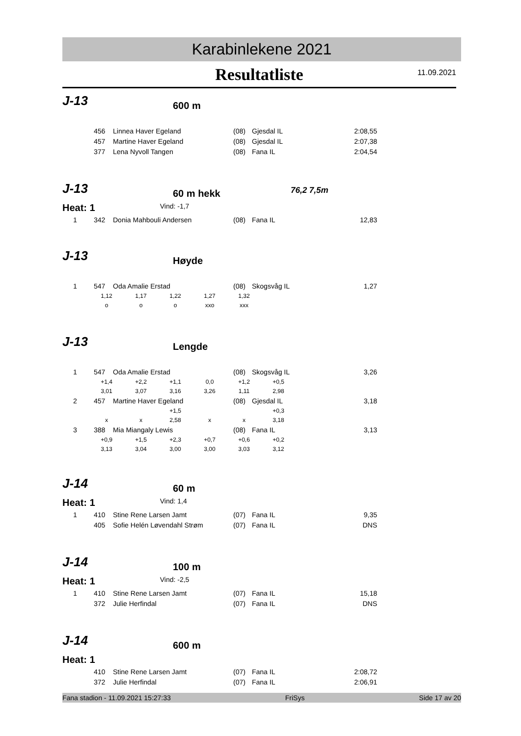Karabinlekene 2021
Resultatliste
11.09.2021
J-13 600 m
| | 456 | Linnea Haver Egeland | (08) | Gjesdal IL | 2:08,55 |
| | 457 | Martine Haver Egeland | (08) | Gjesdal IL | 2:07,38 |
| | 377 | Lena Nyvoll Tangen | (08) | Fana IL | 2:04,54 |
J-13 60 m hekk 76,2 7,5m
Heat: 1 Vind: -1,7
| 1 | 342 | Donia Mahbouli Andersen | (08) | Fana IL | 12,83 |
J-13 Høyde
| 1 | 547 | Oda Amalie Erstad | (08) | Skogsvåg IL | 1,27 |
| 1,12 | 1,17 | 1,22 | 1,27 | 1,32 |
| o | o | o | xxo | xxx |
J-13 Lengde
| 1 | 547 | Oda Amalie Erstad | (08) | Skogsvåg IL | 3,26 |
| +1,4 | +2,2 | +1,1 | 0,0 | +1,2 | +0,5 |
| 3,01 | 3,07 | 3,16 | 3,26 | 1,11 | 2,98 |
| 2 | 457 | Martine Haver Egeland | (08) | Gjesdal IL | 3,18 |
| | | +1,5 | | | +0,3 |
| x | x | 2,58 | x | x | 3,18 |
| 3 | 388 | Mia Miangaly Lewis | (08) | Fana IL | 3,13 |
| +0,9 | +1,5 | +2,3 | +0,7 | +0,6 | +0,2 |
| 3,13 | 3,04 | 3,00 | 3,00 | 3,03 | 3,12 |
J-14 60 m
Heat: 1 Vind: 1,4
| 1 | 410 | Stine Rene Larsen Jamt | (07) | Fana IL | 9,35 |
| | 405 | Sofie Helén Løvendahl Strøm | (07) | Fana IL | DNS |
J-14 100 m
Heat: 1 Vind: -2,5
| 1 | 410 | Stine Rene Larsen Jamt | (07) | Fana IL | 15,18 |
| | 372 | Julie Herfindal | (07) | Fana IL | DNS |
J-14 600 m
Heat: 1
| | 410 | Stine Rene Larsen Jamt | (07) | Fana IL | 2:08,72 |
| | 372 | Julie Herfindal | (07) | Fana IL | 2:06,91 |
Fana stadion - 11.09.2021 15:27:33 FriSys Side 17 av 20